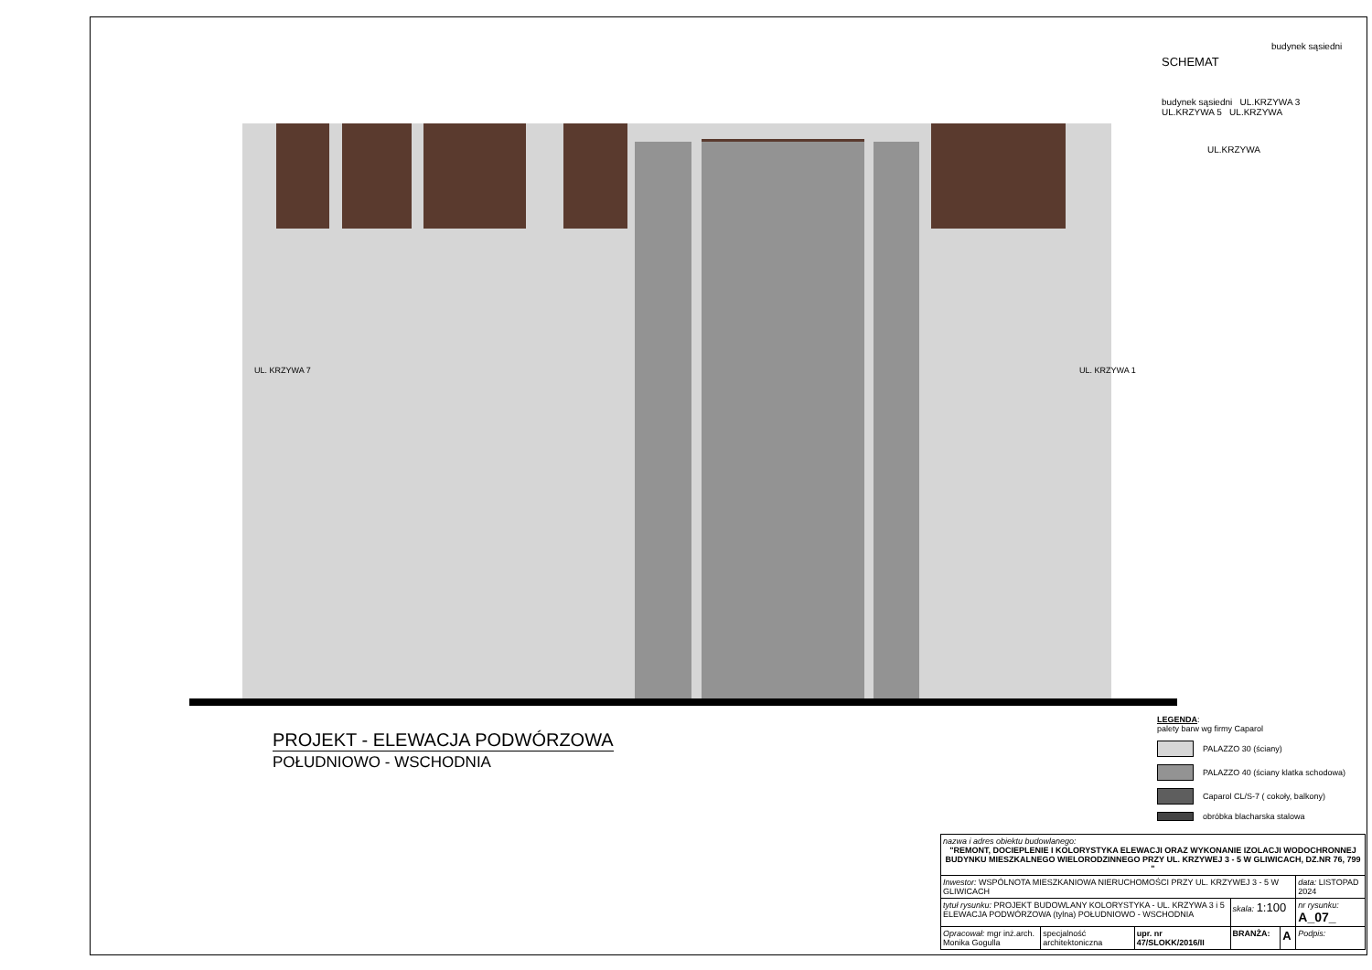PROJEKT - ELEWACJA PODWÓRZOWA
POŁUDNIOWO - WSCHODNIA
UL. KRZYWA 7 UL. KRZYWA 1
SCHEMAT
budynek sąsiedni
budynek sąsiedni UL.KRZYWA 3 UL.KRZYWA 5 UL.KRZYWA
UL.KRZYWA
LEGENDA:
palety barw wg firmy Caparol
PALAZZO 30 (ściany)
PALAZZO 40 (ściany klatka schodowa)
Caparol CL/S-7 ( cokoły, balkony)
obróbka blacharska stalowa
| nazwa i adres obiektu budowlanego: "REMONT, DOCIEPLENIE I KOLORYSTYKA ELEWACJI ORAZ WYKONANIE IZOLACJI WODOCHRONNEJ BUDYNKU MIESZKALNEGO WIELORODZINNEGO PRZY UL. KRZYWEJ 3 - 5 W GLIWICACH, DZ.NR 76, 799 " | | | | | |
| Inwestor: WSPÓLNOTA MIESZKANIOWA NIERUCHOMOŚCI PRZY UL. KRZYWEJ 3 - 5 W GLIWICACH | | | | | data: LISTOPAD 2024 |
| tytuł rysunku: PROJEKT BUDOWLANY KOLORYSTYKA - UL. KRZYWA 3 i 5 ELEWACJA PODWÓRZOWA (tylna) POŁUDNIOWO - WSCHODNIA | | | skala: 1:100 | | nr rysunku: A_07_ |
| Opracował: mgr inż.arch. Monika Gogulla | specjalność architektoniczna | upr. nr 47/SLOKK/2016/II | BRANŻA: | A | Podpis: |